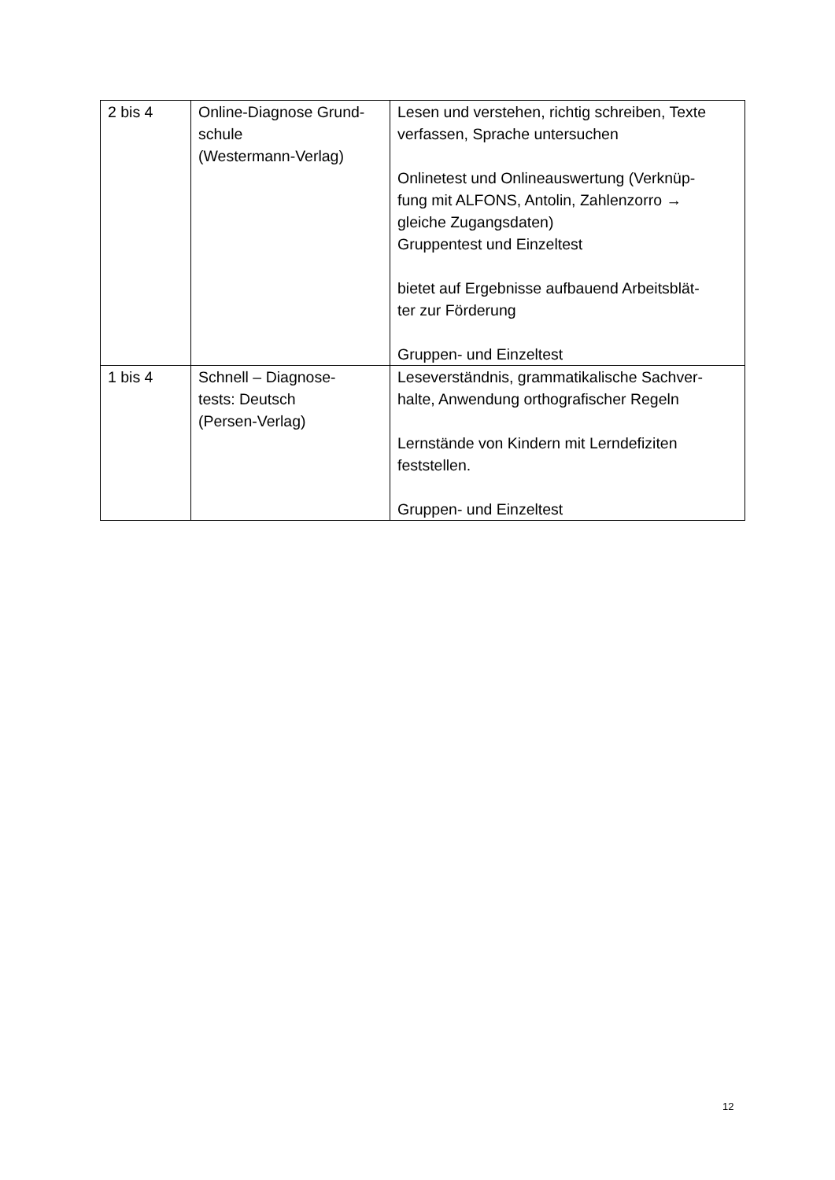| 2 bis 4 | Online-Diagnose Grund- schule (Westermann-Verlag) | Lesen und verstehen, richtig schreiben, Texte verfassen, Sprache untersuchen Onlinetest und Onlineauswertung (Verknüp- fung mit ALFONS, Antolin, Zahlenzorro → gleiche Zugangsdaten) Gruppentest und Einzeltest bietet auf Ergebnisse aufbauend Arbeitsblät- ter zur Förderung Gruppen- und Einzeltest |
| 1 bis 4 | Schnell – Diagnose- tests: Deutsch (Persen-Verlag) | Leseverständnis, grammatikalische Sachver- halte, Anwendung orthografischer Regeln Lernstände von Kindern mit Lerndefiziten feststellen. Gruppen- und Einzeltest |
12